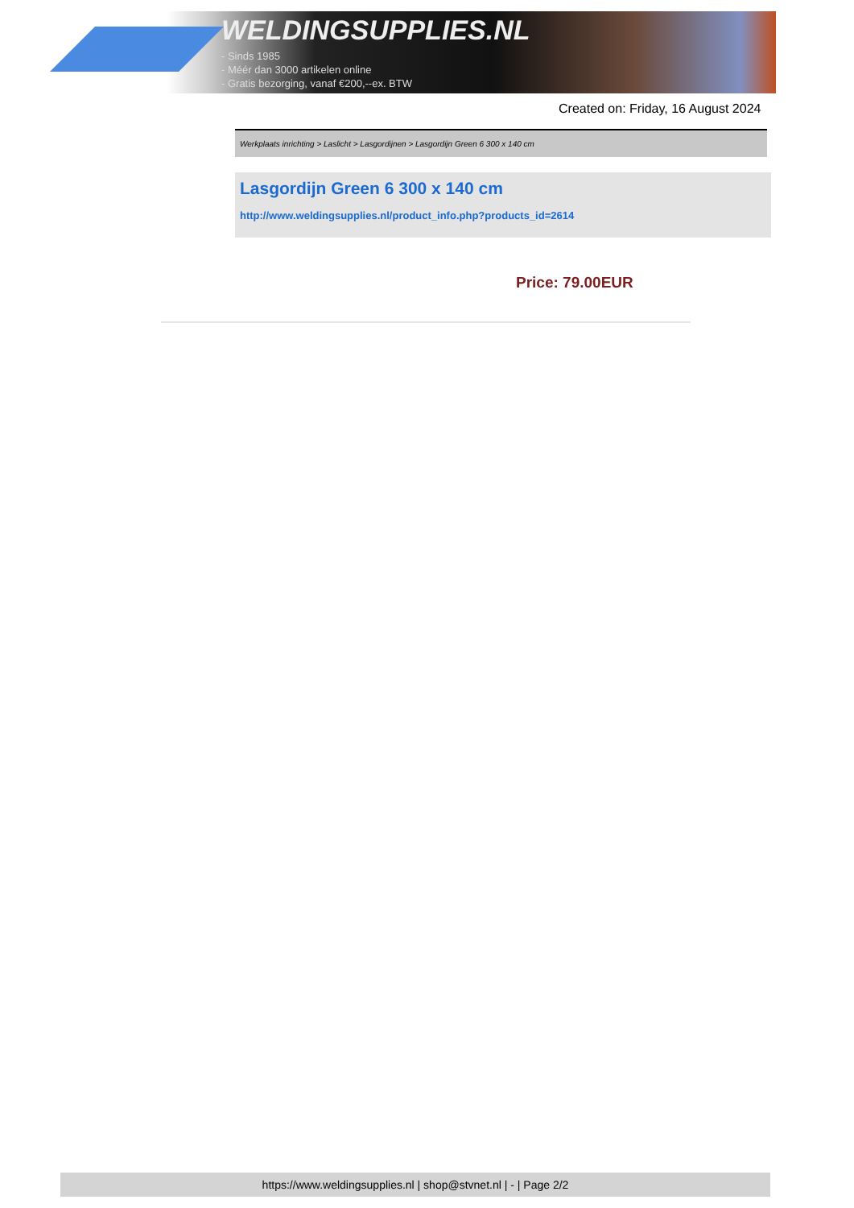WELDINGSUPPLIES.NL
- Sinds 1985
- Méér dan 3000 artikelen online
- Gratis bezorging, vanaf €200,--ex. BTW
Created on: Friday, 16 August 2024
Werkplaats inrichting > Laslicht > Lasgordijnen > Lasgordijn Green 6 300 x 140 cm
Lasgordijn Green 6 300 x 140 cm
http://www.weldingsupplies.nl/product_info.php?products_id=2614
Price: 79.00EUR
https://www.weldingsupplies.nl | shop@stvnet.nl | - | Page 2/2